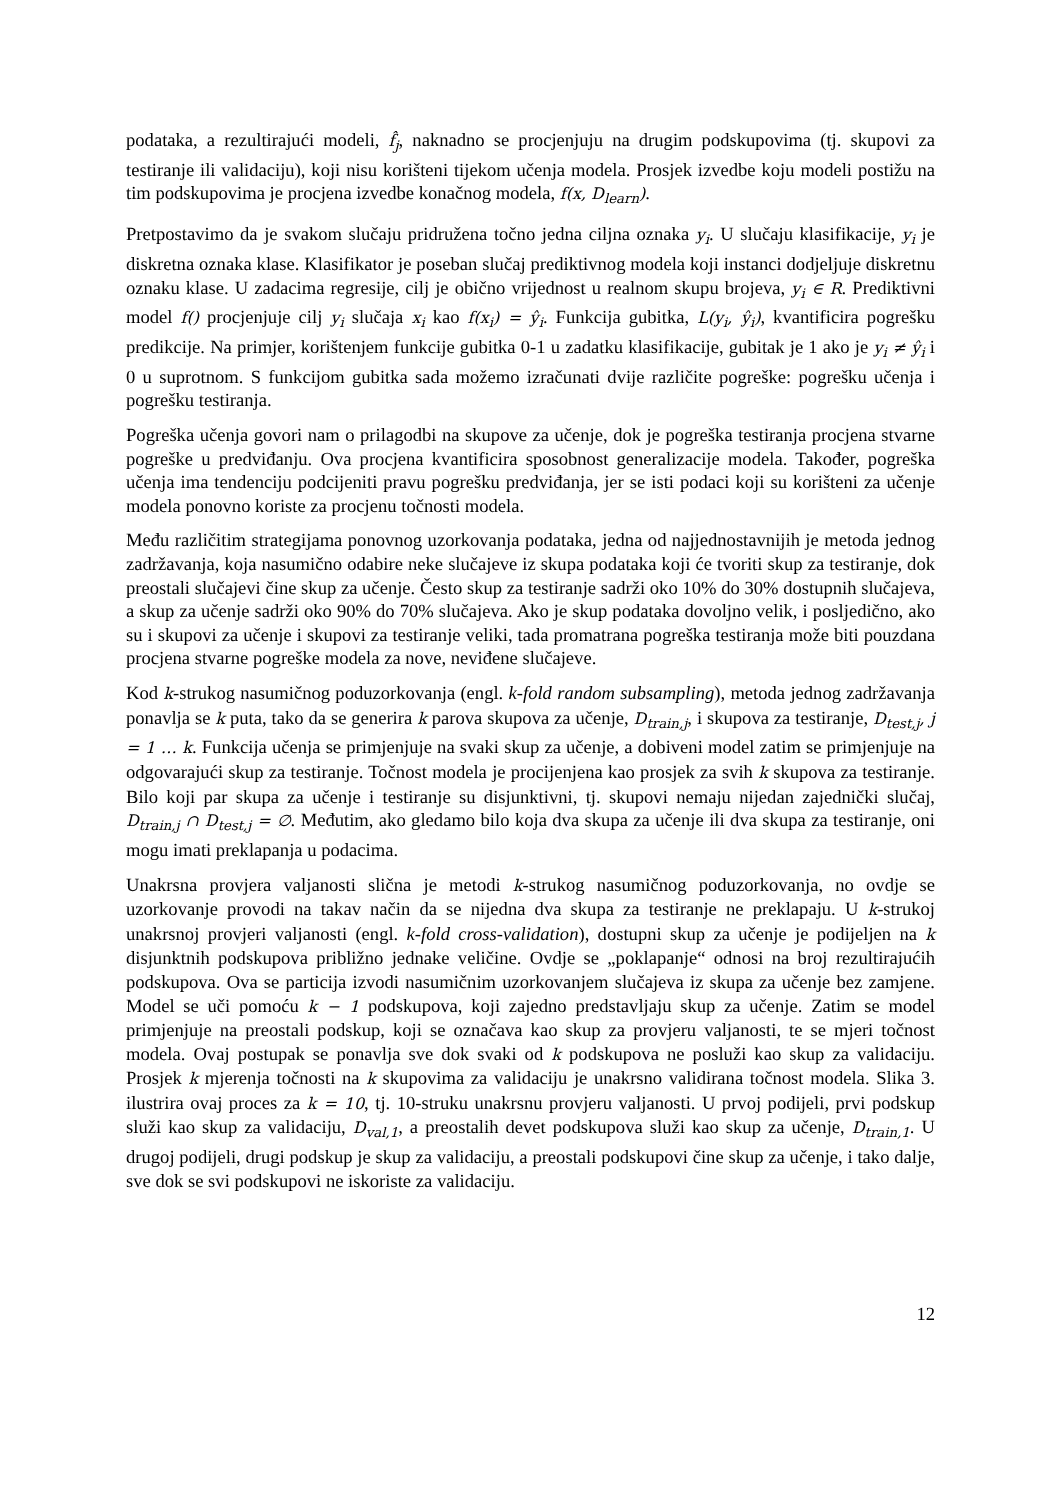podataka, a rezultirajući modeli, f̂<sub>j</sub>, naknadno se procjenjuju na drugim podskupovima (tj. skupovi za testiranje ili validaciju), koji nisu korišteni tijekom učenja modela. Prosjek izvedbe koju modeli postižu na tim podskupovima je procjena izvedbe konačnog modela, f(x, D<sub>learn</sub>).
Pretpostavimo da je svakom slučaju pridružena točno jedna ciljna oznaka y<sub>i</sub>. U slučaju klasifikacije, y<sub>i</sub> je diskretna oznaka klase. Klasifikator je poseban slučaj prediktivnog modela koji instanci dodjeljuje diskretnu oznaku klase. U zadacima regresije, cilj je obično vrijednost u realnom skupu brojeva, y<sub>i</sub> ∈ R. Prediktivni model f() procjenjuje cilj y<sub>i</sub> slučaja x<sub>i</sub> kao f(x<sub>i</sub>) = ŷ<sub>i</sub>. Funkcija gubitka, L(y<sub>i</sub>, ŷ<sub>i</sub>), kvantificira pogrešku predikcije. Na primjer, korištenjem funkcije gubitka 0-1 u zadatku klasifikacije, gubitak je 1 ako je y<sub>i</sub> ≠ ŷ<sub>i</sub> i 0 u suprotnom. S funkcijom gubitka sada možemo izračunati dvije različite pogreške: pogrešku učenja i pogrešku testiranja.
Pogreška učenja govori nam o prilagodbi na skupove za učenje, dok je pogreška testiranja procjena stvarne pogreške u predviđanju. Ova procjena kvantificira sposobnost generalizacije modela. Također, pogreška učenja ima tendenciju podcijeniti pravu pogrešku predviđanja, jer se isti podaci koji su korišteni za učenje modela ponovno koriste za procjenu točnosti modela.
Među različitim strategijama ponovnog uzorkovanja podataka, jedna od najjednostavnijih je metoda jednog zadržavanja, koja nasumično odabire neke slučajeve iz skupa podataka koji će tvoriti skup za testiranje, dok preostali slučajevi čine skup za učenje. Često skup za testiranje sadrži oko 10% do 30% dostupnih slučajeva, a skup za učenje sadrži oko 90% do 70% slučajeva. Ako je skup podataka dovoljno velik, i posljedično, ako su i skupovi za učenje i skupovi za testiranje veliki, tada promatrana pogreška testiranja može biti pouzdana procjena stvarne pogreške modela za nove, neviđene slučajeve.
Kod k-strukog nasumičnog poduzorkovanja (engl. k-fold random subsampling), metoda jednog zadržavanja ponavlja se k puta, tako da se generira k parova skupova za učenje, D<sub>train,j</sub>, i skupova za testiranje, D<sub>test,j</sub>, j = 1 … k. Funkcija učenja se primjenjuje na svaki skup za učenje, a dobiveni model zatim se primjenjuje na odgovarajući skup za testiranje. Točnost modela je procijenjena kao prosjek za svih k skupova za testiranje. Bilo koji par skupa za učenje i testiranje su disjunktivni, tj. skupovi nemaju nijedan zajednički slučaj, D<sub>train,j</sub> ∩ D<sub>test,j</sub> = ∅. Međutim, ako gledamo bilo koja dva skupa za učenje ili dva skupa za testiranje, oni mogu imati preklapanja u podacima.
Unakrsna provjera valjanosti slična je metodi k-strukog nasumičnog poduzorkovanja, no ovdje se uzorkovanje provodi na takav način da se nijedna dva skupa za testiranje ne preklapaju. U k-strukoj unakrsnoj provjeri valjanosti (engl. k-fold cross-validation), dostupni skup za učenje je podijeljen na k disjunktnih podskupova približno jednake veličine. Ovdje se „poklapanje“ odnosi na broj rezultirajućih podskupova. Ova se particija izvodi nasumičnim uzorkovanjem slučajeva iz skupa za učenje bez zamjene. Model se uči pomoću k − 1 podskupova, koji zajedno predstavljaju skup za učenje. Zatim se model primjenjuje na preostali podskup, koji se označava kao skup za provjeru valjanosti, te se mjeri točnost modela. Ovaj postupak se ponavlja sve dok svaki od k podskupova ne posluži kao skup za validaciju. Prosjek k mjerenja točnosti na k skupovima za validaciju je unakrsno validirana točnost modela. Slika 3. ilustrira ovaj proces za k = 10, tj. 10-struku unakrsnu provjeru valjanosti. U prvoj podijeli, prvi podskup služi kao skup za validaciju, D<sub>val,1</sub>, a preostalih devet podskupova služi kao skup za učenje, D<sub>train,1</sub>. U drugoj podijeli, drugi podskup je skup za validaciju, a preostali podskupovi čine skup za učenje, i tako dalje, sve dok se svi podskupovi ne iskoriste za validaciju.
12